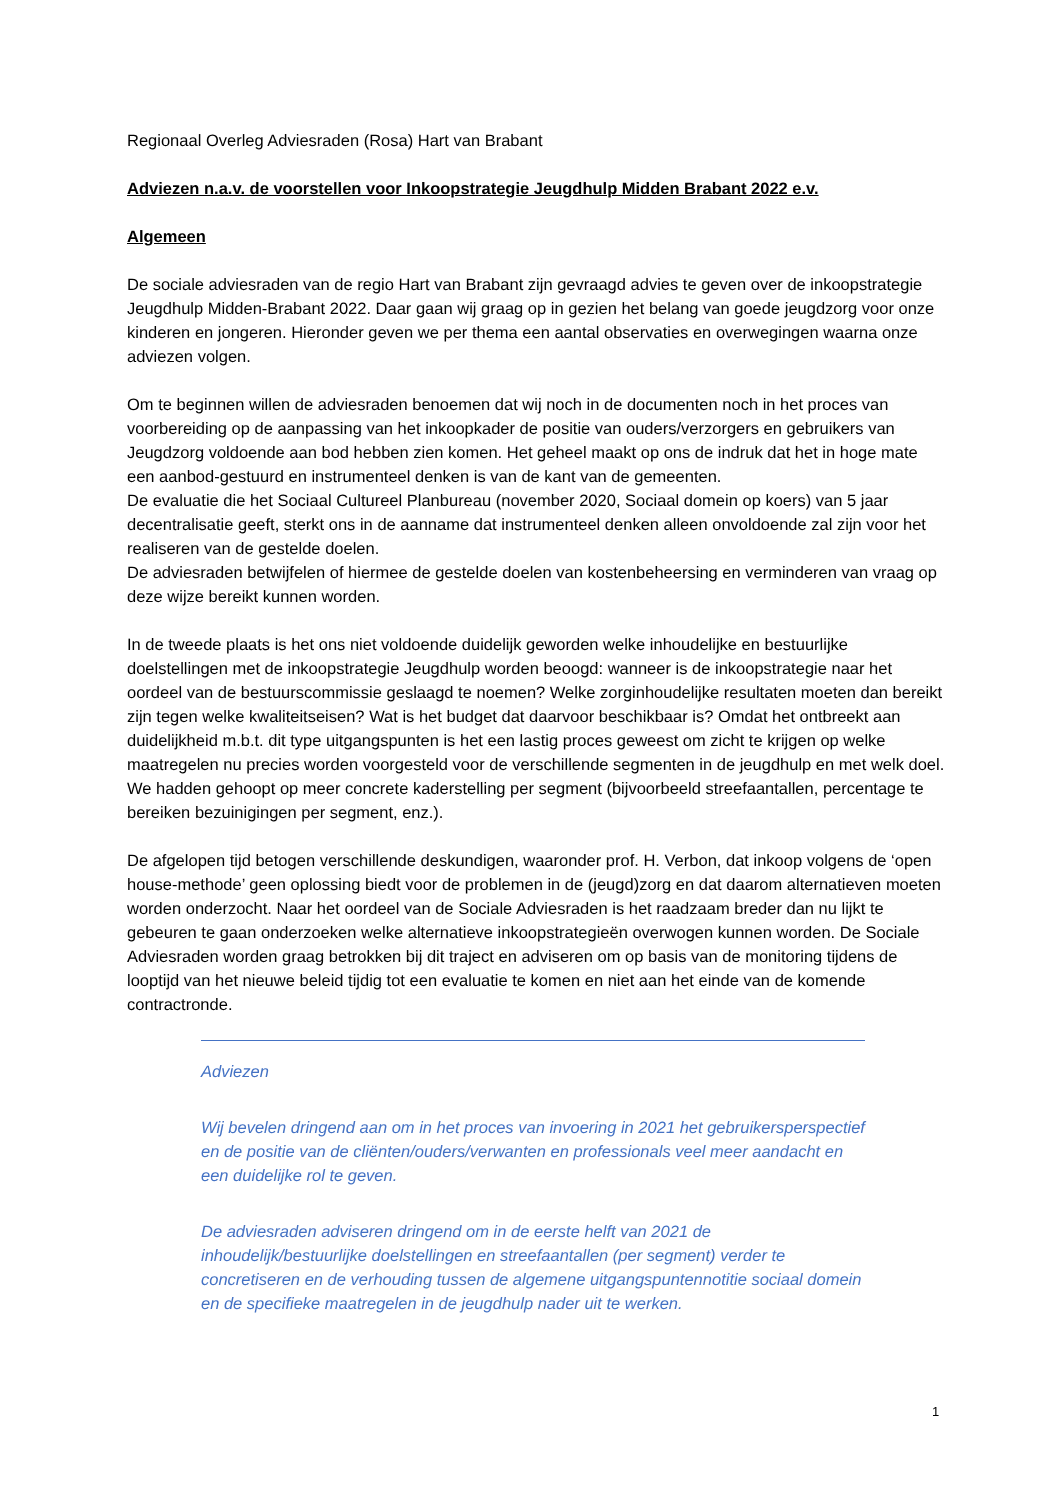Regionaal Overleg Adviesraden (Rosa) Hart van Brabant
Adviezen n.a.v. de voorstellen voor Inkoopstrategie Jeugdhulp Midden Brabant 2022 e.v.
Algemeen
De sociale adviesraden van de regio Hart van Brabant zijn gevraagd advies te geven over de inkoopstrategie Jeugdhulp Midden-Brabant 2022. Daar gaan wij graag op in gezien het belang van goede jeugdzorg voor onze kinderen en jongeren. Hieronder geven we per thema een aantal observaties en overwegingen waarna onze adviezen volgen.
Om te beginnen willen de adviesraden benoemen dat wij noch in de documenten noch in het proces van voorbereiding op de aanpassing van het inkoopkader de positie van ouders/verzorgers en gebruikers van Jeugdzorg voldoende aan bod hebben zien komen. Het geheel maakt op ons de indruk dat het in hoge mate een aanbod-gestuurd en instrumenteel denken is van de kant van de gemeenten.
De evaluatie die het Sociaal Cultureel Planbureau (november 2020, Sociaal domein op koers) van 5 jaar decentralisatie geeft, sterkt ons in de aanname dat instrumenteel denken alleen onvoldoende zal zijn voor het realiseren van de gestelde doelen.
De adviesraden betwijfelen of hiermee de gestelde doelen van kostenbeheersing en verminderen van vraag op deze wijze bereikt kunnen worden.
In de tweede plaats is het ons niet voldoende duidelijk geworden welke inhoudelijke en bestuurlijke doelstellingen met de inkoopstrategie Jeugdhulp worden beoogd: wanneer is de inkoopstrategie naar het oordeel van de bestuurscommissie geslaagd te noemen? Welke zorginhoudelijke resultaten moeten dan bereikt zijn tegen welke kwaliteitseisen? Wat is het budget dat daarvoor beschikbaar is? Omdat het ontbreekt aan duidelijkheid m.b.t. dit type uitgangspunten is het een lastig proces geweest om zicht te krijgen op welke maatregelen nu precies worden voorgesteld voor de verschillende segmenten in de jeugdhulp en met welk doel. We hadden gehoopt op meer concrete kaderstelling per segment (bijvoorbeeld streefaantallen, percentage te bereiken bezuinigingen per segment, enz.).
De afgelopen tijd betogen verschillende deskundigen, waaronder prof. H. Verbon, dat inkoop volgens de ‘open house-methode’ geen oplossing biedt voor de problemen in de (jeugd)zorg en dat daarom alternatieven moeten worden onderzocht. Naar het oordeel van de Sociale Adviesraden is het raadzaam breder dan nu lijkt te gebeuren te gaan onderzoeken welke alternatieve inkoopstrategieën overwogen kunnen worden. De Sociale Adviesraden worden graag betrokken bij dit traject en adviseren om op basis van de monitoring tijdens de looptijd van het nieuwe beleid tijdig tot een evaluatie te komen en niet aan het einde van de komende contractronde.
Adviezen
Wij bevelen dringend aan om in het proces van invoering in 2021 het gebruikersperspectief en de positie van de cliënten/ouders/verwanten en professionals veel meer aandacht en een duidelijke rol te geven.
De adviesraden adviseren dringend om in de eerste helft van 2021 de inhoudelijk/bestuurlijke doelstellingen en streefaantallen (per segment) verder te concretiseren en de verhouding tussen de algemene uitgangspuntennotitie sociaal domein en de specifieke maatregelen in de jeugdhulp nader uit te werken.
1